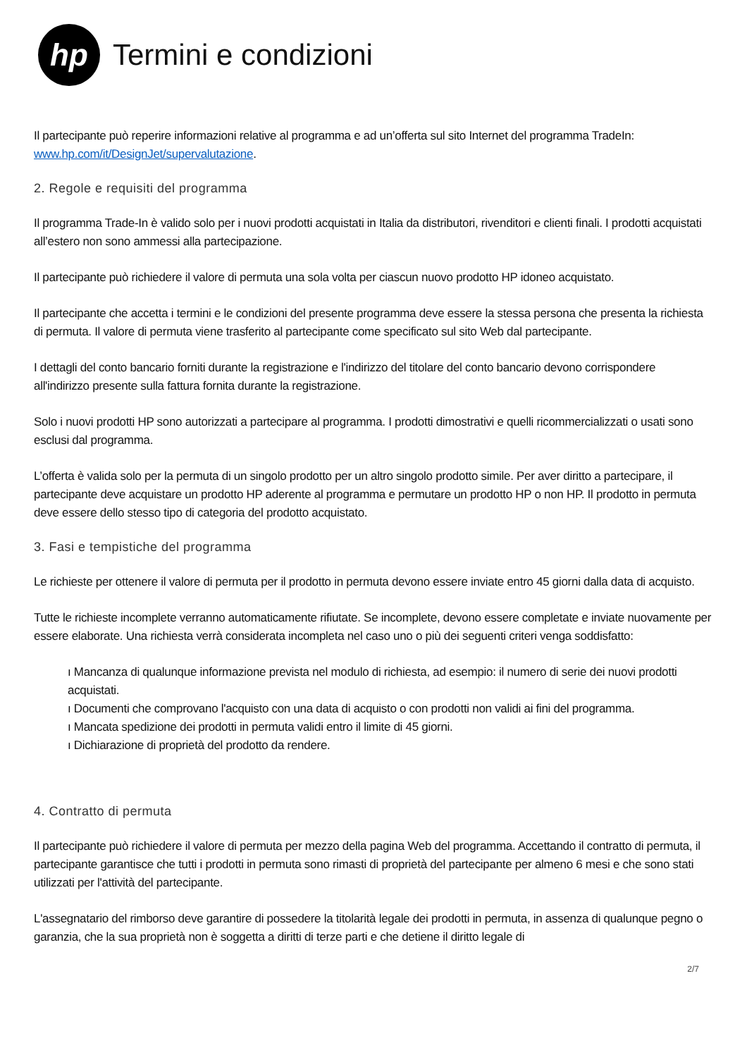hp
Termini e condizioni
Il partecipante può reperire informazioni relative al programma e ad un’offerta sul sito Internet del programma TradeIn: www.hp.com/it/DesignJet/supervalutazione.
2. Regole e requisiti del programma
Il programma Trade-In è valido solo per i nuovi prodotti acquistati in Italia da distributori, rivenditori e clienti finali. I prodotti acquistati all’estero non sono ammessi alla partecipazione.
Il partecipante può richiedere il valore di permuta una sola volta per ciascun nuovo prodotto HP idoneo acquistato.
Il partecipante che accetta i termini e le condizioni del presente programma deve essere la stessa persona che presenta la richiesta di permuta. Il valore di permuta viene trasferito al partecipante come specificato sul sito Web dal partecipante.
I dettagli del conto bancario forniti durante la registrazione e l'indirizzo del titolare del conto bancario devono corrispondere all'indirizzo presente sulla fattura fornita durante la registrazione.
Solo i nuovi prodotti HP sono autorizzati a partecipare al programma. I prodotti dimostrativi e quelli ricommercializzati o usati sono esclusi dal programma.
L’offerta è valida solo per la permuta di un singolo prodotto per un altro singolo prodotto simile. Per aver diritto a partecipare, il partecipante deve acquistare un prodotto HP aderente al programma e permutare un prodotto HP o non HP. Il prodotto in permuta deve essere dello stesso tipo di categoria del prodotto acquistato.
3. Fasi e tempistiche del programma
Le richieste per ottenere il valore di permuta per il prodotto in permuta devono essere inviate entro 45 giorni dalla data di acquisto.
Tutte le richieste incomplete verranno automaticamente rifiutate. Se incomplete, devono essere completate e inviate nuovamente per essere elaborate. Una richiesta verrà considerata incompleta nel caso uno o più dei seguenti criteri venga soddisfatto:
ı Mancanza di qualunque informazione prevista nel modulo di richiesta, ad esempio: il numero di serie dei nuovi prodotti acquistati.
ı Documenti che comprovano l'acquisto con una data di acquisto o con prodotti non validi ai fini del programma.
ı Mancata spedizione dei prodotti in permuta validi entro il limite di 45 giorni.
ı Dichiarazione di proprietà del prodotto da rendere.
4. Contratto di permuta
Il partecipante può richiedere il valore di permuta per mezzo della pagina Web del programma. Accettando il contratto di permuta, il partecipante garantisce che tutti i prodotti in permuta sono rimasti di proprietà del partecipante per almeno 6 mesi e che sono stati utilizzati per l'attività del partecipante.
L'assegnatario del rimborso deve garantire di possedere la titolarità legale dei prodotti in permuta, in assenza di qualunque pegno o garanzia, che la sua proprietà non è soggetta a diritti di terze parti e che detiene il diritto legale di
2/7